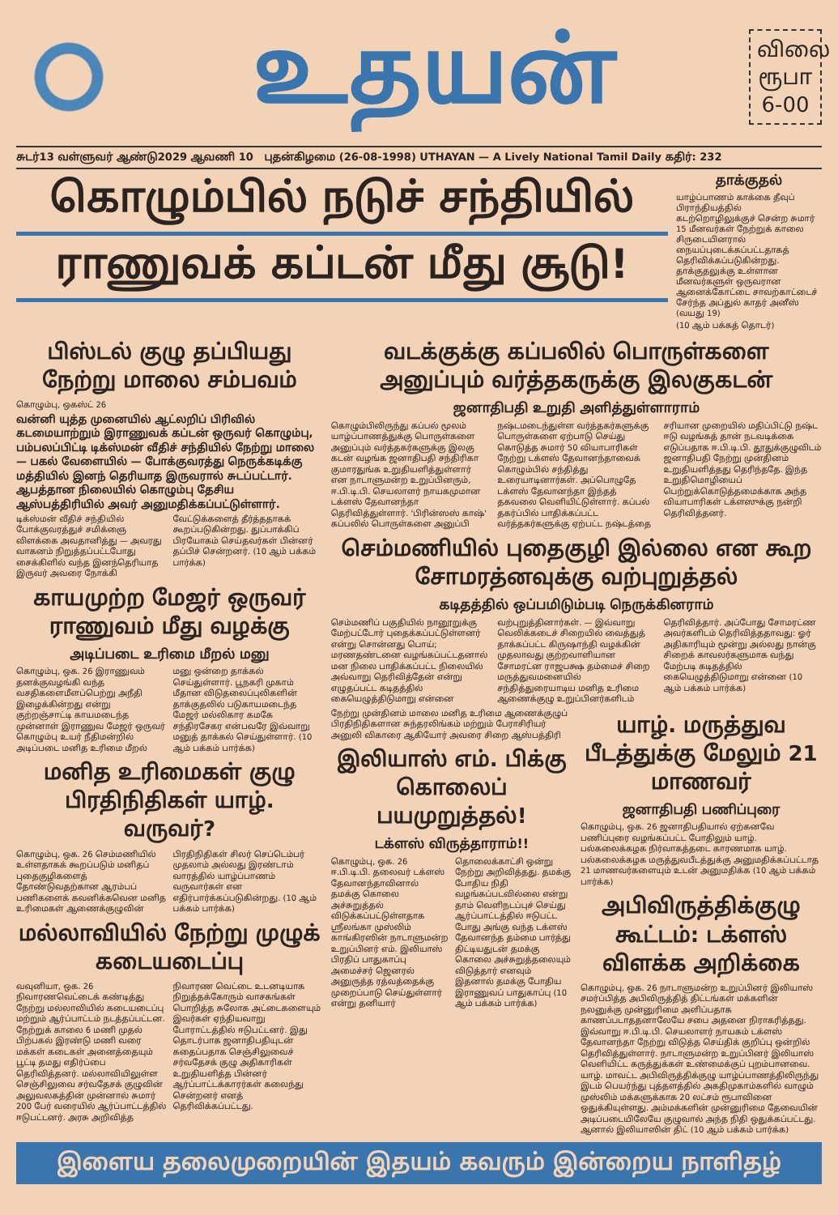உதயன்
விலை ரூபா 6-00
சுடர்13 வள்ளுவர் ஆண்டு2029 ஆவணி 10 புதன்கிழமை (26-08-1998) UTHAYAN — A Lively National Tamil Daily கதிர்: 232
கொழும்பில் நடுச் சந்தியில்
ராணுவக் கப்டன் மீது சூடு!
தாக்குதல்
யாழ்ப்பாணம் காக்கை தீவுப் பிராந்தியத்தில் கடற்றொழிலுக்குச் சென்ற சுமார் 15 மீனவர்கள் நேற்றுக் காலை சிருடையினரால் நையப்புடைக்கப்பட்டதாகத் தெரிவிக்கப்படுகின்றது. தாக்குதலுக்கு உள்ளான மீனவர்களுள் ஒருவரான ஆனைக்கோட்டை சாவற்காட்டைச் சேர்ந்த அப்துல் காதர் அனீஸ் (வயது 19)
(10 ஆம் பக்கத் தொடர்)
பிஸ்டல் குழு தப்பியது நேற்று மாலை சம்பவம்
கொழும்பு, ஒகஸ்ட் 26
வன்னி யுத்த முனையில் ஆட்லறிப் பிரிவில் கடமையாற்றும் இராணுவக் கப்டன் ஒருவர் கொழும்பு, பம்பலப்பிட்டி டிக்ஸ்மன் வீதிச் சந்தியில் நேற்று மாலை — பகல் வேளையில் — போக்குவரத்து நெருக்கடிக்கு மத்தியில் இனந் தெரியாத இருவரால் சுடப்பட்டார். ஆபத்தான நிலையில் கொழும்பு தேசிய ஆஸ்பத்திரியில் அவர் அனுமதிக்கப்பட்டுள்ளார்.
டிக்ஸ்மன் வீதிச் சந்தியில் போக்குவரத்துச் சமிக்ஞை விளக்கை அவதானித்து — அவரது வாகனம் நிறுத்தப்பட்டபோது சைக்கிளில் வந்த இனந்தெரியாத இருவர் அவரை நோக்கி வேட்டுக்களைத் தீர்த்ததாகக் கூறப்படுகின்றது. துப்பாக்கிப் பிரயோகம் செய்தவர்கள் பின்னர் தப்பிச் சென்றனர். (10 ஆம் பக்கம் பார்க்க)
காயமுற்ற மேஜர் ஒருவர் ராணுவம் மீது வழக்கு
அடிப்படை உரிமை மீறல் மனு
கொழும்பு, ஒக. 26 இராணுவம் தனக்குவழங்கி வந்த வசதிகளைமீளப்பெற்று அநீதி இழைக்கின்றது என்று குற்றஞ்சாட்டி காயமடைந்த முன்னாள் இராணுவ மேஜர் ஒருவர் கொழும்பு உயர் நீதிமன்றில் அடிப்படை மனித உரிமை மீறல் மனு ஒன்றை தாக்கல் செய்துள்ளார். பூநகரி முகாம் மீதான விடுதலைப்புலிகளின் தாக்குதலில் படுகாயமடைந்த மேஜர் மல்லிகார கமகே சந்திரசேகர என்பவரே இவ்வாறு மனுத் தாக்கல் செய்துள்ளார். (10 ஆம் பக்கம் பார்க்க)
மனித உரிமைகள் குழு பிரதிநிதிகள் யாழ். வருவர்?
கொழும்பு, ஒக. 26 செம்மணியில் உள்ளதாகக் கூறப்படும் மனிதப் புதைகுழிகளைத் தோண்டுவதற்கான ஆரம்பப் பணிகளைக் கவனிக்கவென மனித உரிமைகள் ஆணைக்குழுவின் பிரதிநிதிகள் சிலர் செப்டெம்பர் முதலாம் அல்லது இரண்டாம் வாரத்தில் யாழ்ப்பாணம் வருவார்கள் என எதிர்பார்க்கப்படுகின்றது. (10 ஆம் பக்கம் பார்க்க)
மல்லாவியில் நேற்று முழுக் கடையடைப்பு
வவுனியா, ஒக. 26 நிவாரணவெட்டைக் கண்டித்து நேற்று மல்லாவியில் கடையடைப்பு மற்றும் ஆர்ப்பாட்டம் நடத்தப்பட்டன. நேற்றுக் காலை 6 மணி முதல் பிற்பகல் இரண்டு மணி வரை மக்கள் கடைகள் அனைத்தையும் பூட்டி தமது எதிர்ப்பை தெரிவித்தனர். மல்லாவியிலுள்ள செஞ்சிலுவை சர்வதேசக் குழுவின் அலுவலகத்தின் முன்னால் சுமார் 200 பேர் வரையில் ஆர்ப்பாட்டத்தில் ஈடுபட்டனர். அரசு அறிவித்த நிவாரண வெட்டை உடனடியாக நிறுத்தக்கோரும் வாசகங்கள் பொறித்த சுலோக அட்டைகளையும் இவர்கள் ஏந்தியவாறு போராட்டத்தில் ஈடுபட்டனர். இது தொடர்பாக ஜனாதிபதியுடன் கதைப்பதாக செஞ்சிலுவைச் சர்வதேசக் குழு அதிகாரிகள் உறுதியளித்த பின்னர் ஆர்ப்பாட்டக்காரர்கள் கலைந்து சென்றனர் எனத் தெரிவிக்கப்பட்டது.
வடக்குக்கு கப்பலில் பொருள்களை அனுப்பும் வர்த்தகருக்கு இலகுகடன்
ஜனாதிபதி உறுதி அளித்துள்ளாராம்
கொழும்பிலிருந்து கப்பல் மூலம் யாழ்ப்பாணத்துக்கு பொருள்களை அனுப்பும் வர்த்தகர்களுக்கு இலகு கடன் வழங்க ஜனாதிபதி சந்திரிகா குமாரதுங்க உறுதியளித்துள்ளார் என நாடாளுமன்ற உறுப்பினரும், ஈ.பி.டி.பி. செயலாளர் நாயகமுமான டக்ளஸ் தேவானந்தா தெரிவித்துள்ளார். 'பிரின்ஸஸ் காஷ்' கப்பலில் பொருள்களை அனுப்பி நஷ்டமடைந்துள்ள வர்த்தகர்களுக்கு பொருள்களை ஏற்பாடு செய்து கொடுத்த சுமார் 50 வியாபாரிகள் நேற்று டக்ளஸ் தேவானந்தாவைக் கொழும்பில் சந்தித்து உரையாடினார்கள். அப்பொழுதே டக்ளஸ் தேவானந்தா இந்தத் தகவலை வெளியிட்டுள்ளார். கப்பல் தகர்ப்பில் பாதிக்கப்பட்ட வர்த்தகர்களுக்கு ஏற்பட்ட நஷ்டத்தை சரியான முறையில் மதிப்பிட்டு நஷ்ட ஈடு வழங்கத் தான் நடவடிக்கை எடுப்பதாக ஈ.பி.டி.பி. தூதுக்குழுவிடம் ஜனாதிபதி நேற்று முன்தினம் உறுதியளித்தது தெரிந்ததே. இந்த உறுதிமொழியைப் பெற்றுக்கொடுத்தமைக்காக அந்த வியாபாரிகள் டக்ளஸுக்கு நன்றி தெரிவித்தனர்.
செம்மணியில் புதைகுழி இல்லை என கூற சோமரத்னவுக்கு வற்புறுத்தல்
கடிதத்தில் ஒப்பமிடும்படி நெருக்கினராம்
செம்மணிப் பகுதியில் நானூறுக்கு மேற்பட்டோர் புதைக்கப்பட்டுள்ளனர் என்று சொன்னது பொய்; மரணதண்டனை வழங்கப்பட்டதனால் மன நிலை பாதிக்கப்பட்ட நிலையில் அவ்வாறு தெரிவித்தேன் என்று எழுதப்பட்ட கடிதத்தில் கையெழுத்திடுமாறு என்னை வற்புறுத்தினார்கள். — இவ்வாறு வெலிக்கடைச் சிறையில் வைத்துத் தாக்கப்பட்ட கிருஷாந்தி வழக்கின் முதலாவது குற்றவாளியான சோமரட்ன ராஜபக்ஷ தம்மைச் சிறை மருத்துவமனையில் சந்தித்துரையாடிய மனித உரிமை ஆணைக்குழு உறுப்பினர்களிடம் தெரிவித்தார். அப்போது சோமரட்ண அவர்களிடம் தெரிவித்ததாவது: ஓர் அதிகாரியும் மூன்று அல்லது நான்கு சிறைக் காவலர்களுமாக வந்து மேற்படி கடிதத்தில் கையெழுத்திடுமாறு என்னை (10 ஆம் பக்கம் பார்க்க)
நேற்று முன்தினம் மாலை மனித உரிமை ஆணைக்குழுப் பிரதிநிதிகளான சுந்தரலிங்கம் மற்றும் பேராசிரியர் அனுலி விகாரை ஆகியோர் அவரை சிறை ஆஸ்பத்திரி
இலியாஸ் எம். பிக்கு கொலைப் பயமுறுத்தல்!
டக்ளஸ் விருத்தாராம்!!
கொழும்பு, ஒக. 26 ஈ.பி.டி.பி. தலைவர் டக்ளஸ் தேவானந்தாவினால் தமக்கு கொலை அச்சுறுத்தல் விடுக்கப்பட்டுள்ளதாக ஸ்ரீலங்கா முஸ்லிம் காங்கிரஸின் நாடாளுமன்ற உறுப்பினர் எம். இலியாஸ் பிரதிப் பாதுகாப்பு அமைச்சர் ஜெனரல் அனுருத்த ரத்வத்தைக்கு முறைப்பாடு செய்துள்ளார் என்று தனியார் தொலைக்காட்சி ஒன்று நேற்று அறிவித்தது. தமக்கு போதிய நிதி வழங்கப்படவில்லை என்று தாம் வெளிநடப்புச் செய்து ஆர்ப்பாட்டத்தில் ஈடுபட்ட போது அங்கு வந்த டக்ளஸ் தேவானந்த தம்மை பார்த்து திட்டியதுடன் தமக்கு கொலை அச்சுறுத்தலையும் விடுத்தார் எனவும் இதனால் தமக்கு போதிய இராணுவப் பாதுகாப்பு (10 ஆம் பக்கம் பார்க்க)
யாழ். மருத்துவ பீடத்துக்கு மேலும் 21 மாணவர்
ஜனாதிபதி பணிப்புரை
கொழும்பு, ஒக. 26 ஜனாதிபதியால் ஏற்கனவே பணிப்புரை வழங்கப்பட்ட போதிலும் யாழ். பல்கலைக்கழக நிர்வாகத்தடை காரணமாக யாழ். பல்கலைக்கழக மருத்துவபீடத்துக்கு அனுமதிக்கப்பட்டாத 21 மாணவர்களையும் உடன் அனுமதிக்க (10 ஆம் பக்கம் பார்க்க)
அபிவிருத்திக்குழு கூட்டம்: டக்ளஸ் விளக்க அறிக்கை
கொழும்பு, ஒக. 26 நாடாளுமன்ற உறுப்பினர் இலியாஸ் சமர்ப்பித்த அபிவிருத்தித் திட்டங்கள் மக்களின் நலனுக்கு முன்னுரிமை அளிப்பதாக காணப்படாததனாலேயே சபை அதனை நிராகரித்தது. இவ்வாறு ஈ.பி.டி.பி. செயலாளர் நாயகம் டக்ளஸ் தேவானந்தா நேற்று விடுத்த செய்திக் குறிப்பு ஒன்றில் தெரிவித்துள்ளார். நாடாளுமன்ற உறுப்பினர் இலியாஸ் வெளியிட்ட கருத்துக்கள் உண்மைக்குப் புறம்பானவை. யாழ். மாவட்ட அபிவிருத்திக்குழு யாழ்ப்பாணத்திலிருந்து இடம் பெயர்ந்து புத்தளத்தில் அகதிமுகாம்களில் வாழும் முஸ்லிம் மக்களுக்காக 20 லட்சம் ரூபாவினை ஒதுக்கியுள்ளது. அம்மக்களின் முன்னுரிமை தேவையின் அடிப்படையிலேயே குழுவால் அந்த நிதி ஒதுக்கப்பட்டது. ஆனால் இலியாஸின் திட் (10 ஆம் பக்கம் பார்க்க)
இளைய தலைமுறையின் இதயம் கவரும் இன்றைய நாளிதழ்